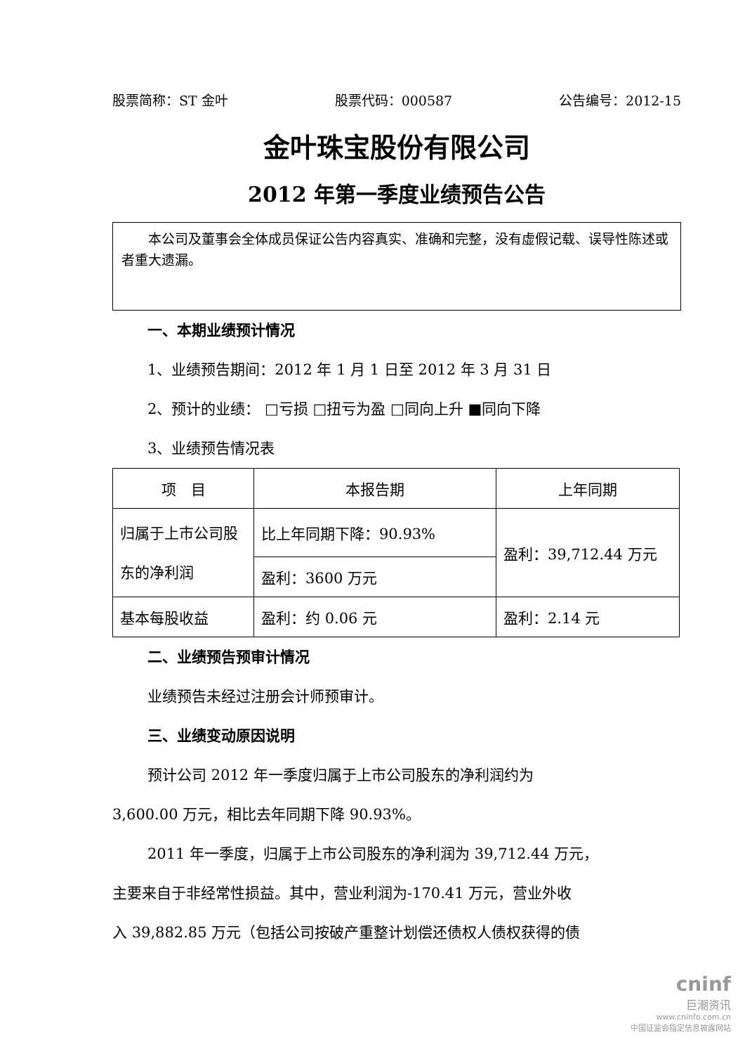股票简称：ST 金叶 股票代码：000587 公告编号：2012-15
金叶珠宝股份有限公司
2012 年第一季度业绩预告公告
　　本公司及董事会全体成员保证公告内容真实、准确和完整，没有虚假记载、误导性陈述或者重大遗漏。
一、本期业绩预计情况
1、业绩预告期间：2012 年 1 月 1 日至 2012 年 3 月 31 日
2、预计的业绩： □亏损 □扭亏为盈 □同向上升 ■同向下降
3、业绩预告情况表
| 项 目 | 本报告期 | 上年同期 |
| --- | --- | --- |
| 归属于上市公司股东的净利润 | 比上年同期下降：90.93% | 盈利：39,712.44 万元 |
| | 盈利：3600 万元 | |
| 基本每股收益 | 盈利：约 0.06 元 | 盈利：2.14 元 |
二、业绩预告预审计情况
业绩预告未经过注册会计师预审计。
三、业绩变动原因说明
预计公司 2012 年一季度归属于上市公司股东的净利润约为
3,600.00 万元，相比去年同期下降 90.93%。
2011 年一季度，归属于上市公司股东的净利润为 39,712.44 万元，
主要来自于非经常性损益。其中，营业利润为-170.41 万元，营业外收
入 39,882.85 万元（包括公司按破产重整计划偿还债权人债权获得的债
cninf
巨潮资讯
www.cninfo.com.cn
中国证监会指定信息披露网站